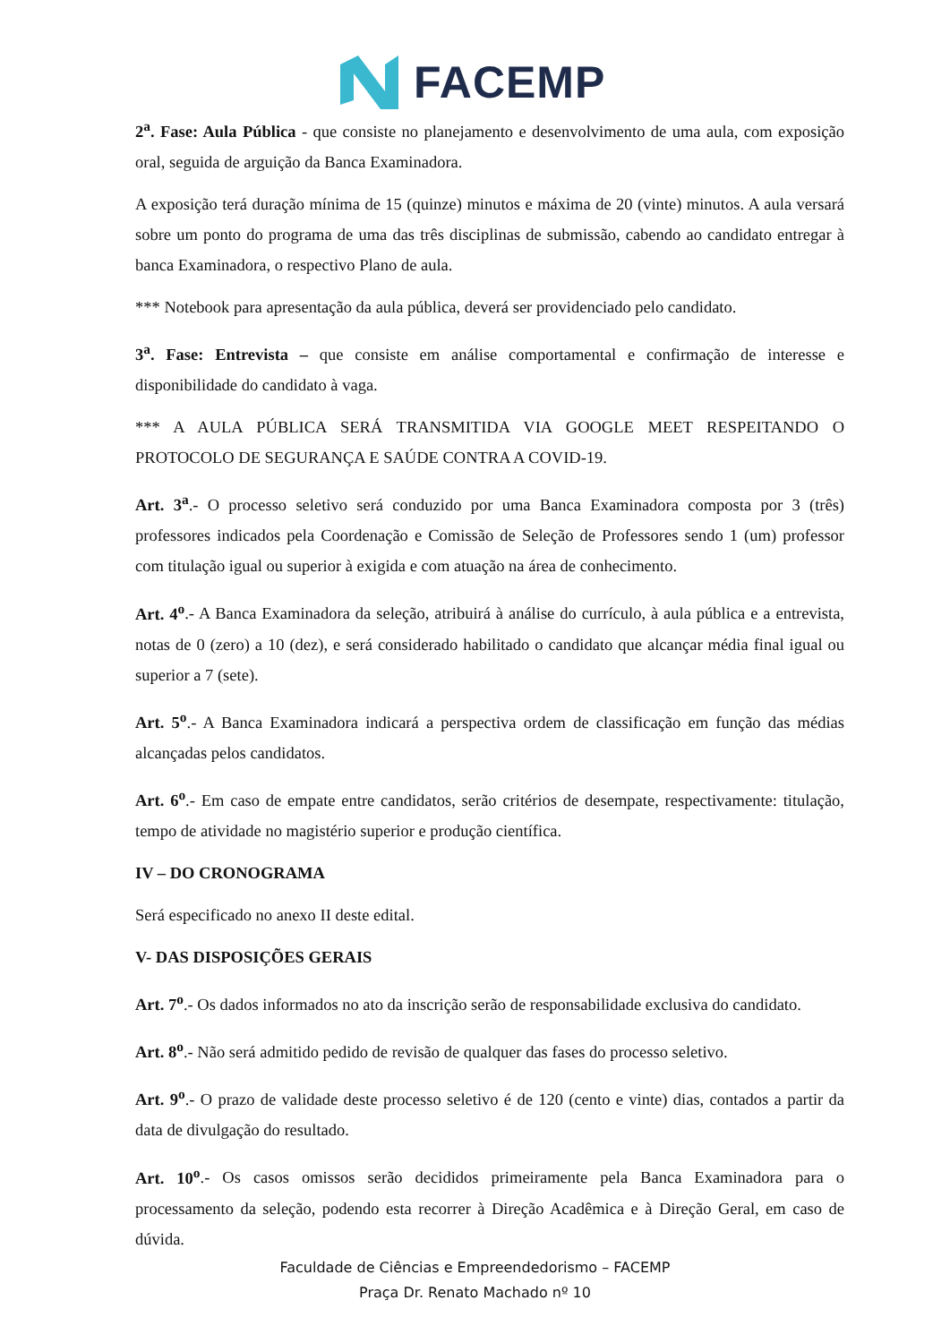FACEMP
2<sup>a</sup>. Fase: Aula Pública - que consiste no planejamento e desenvolvimento de uma aula, com exposição oral, seguida de arguição da Banca Examinadora.
A exposição terá duração mínima de 15 (quinze) minutos e máxima de 20 (vinte) minutos. A aula versará sobre um ponto do programa de uma das três disciplinas de submissão, cabendo ao candidato entregar à banca Examinadora, o respectivo Plano de aula.
*** Notebook para apresentação da aula pública, deverá ser providenciado pelo candidato.
3<sup>a</sup>. Fase: Entrevista – que consiste em análise comportamental e confirmação de interesse e disponibilidade do candidato à vaga.
*** A AULA PÚBLICA SERÁ TRANSMITIDA VIA GOOGLE MEET RESPEITANDO O PROTOCOLO DE SEGURANÇA E SAÚDE CONTRA A COVID-19.
Art. 3<sup>a</sup>.- O processo seletivo será conduzido por uma Banca Examinadora composta por 3 (três) professores indicados pela Coordenação e Comissão de Seleção de Professores sendo 1 (um) professor com titulação igual ou superior à exigida e com atuação na área de conhecimento.
Art. 4<sup>o</sup>.- A Banca Examinadora da seleção, atribuirá à análise do currículo, à aula pública e a entrevista, notas de 0 (zero) a 10 (dez), e será considerado habilitado o candidato que alcançar média final igual ou superior a 7 (sete).
Art. 5<sup>o</sup>.- A Banca Examinadora indicará a perspectiva ordem de classificação em função das médias alcançadas pelos candidatos.
Art. 6<sup>o</sup>.- Em caso de empate entre candidatos, serão critérios de desempate, respectivamente: titulação, tempo de atividade no magistério superior e produção científica.
IV – DO CRONOGRAMA
Será especificado no anexo II deste edital.
V- DAS DISPOSIÇÕES GERAIS
Art. 7<sup>o</sup>.- Os dados informados no ato da inscrição serão de responsabilidade exclusiva do candidato.
Art. 8<sup>o</sup>.- Não será admitido pedido de revisão de qualquer das fases do processo seletivo.
Art. 9<sup>o</sup>.- O prazo de validade deste processo seletivo é de 120 (cento e vinte) dias, contados a partir da data de divulgação do resultado.
Art. 10<sup>o</sup>.- Os casos omissos serão decididos primeiramente pela Banca Examinadora para o processamento da seleção, podendo esta recorrer à Direção Acadêmica e à Direção Geral, em caso de dúvida.
Faculdade de Ciências e Empreendedorismo – FACEMP
Praça Dr. Renato Machado nº 10